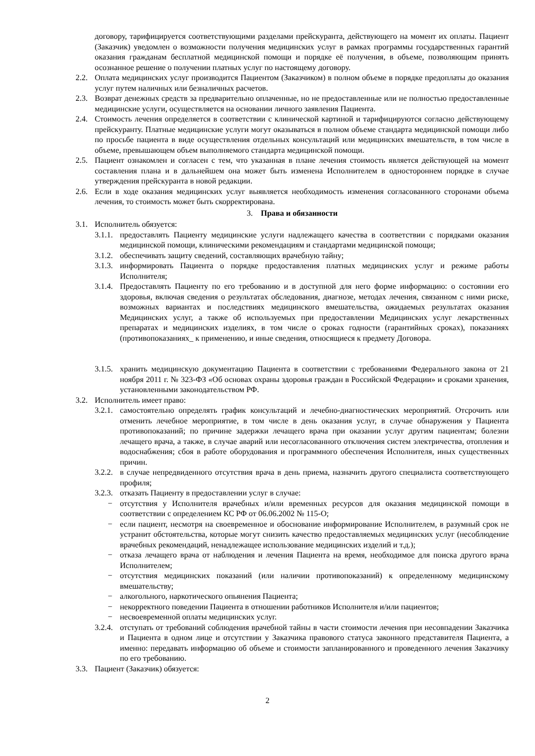договору, тарифицируется соответствующими разделами прейскуранта, действующего на момент их оплаты. Пациент (Заказчик) уведомлен о возможности получения медицинских услуг в рамках программы государственных гарантий оказания гражданам бесплатной медицинской помощи и порядке её получения, в объеме, позволяющим принять осознанное решение о получении платных услуг по настоящему договору.
2.2. Оплата медицинских услуг производится Пациентом (Заказчиком) в полном объеме в порядке предоплаты до оказания услуг путем наличных или безналичных расчетов.
2.3. Возврат денежных средств за предварительно оплаченные, но не предоставленные или не полностью предоставленные медицинские услуги, осуществляется на основании личного заявления Пациента.
2.4. Стоимость лечения определяется в соответствии с клинической картиной и тарифицируются согласно действующему прейскуранту. Платные медицинские услуги могут оказываться в полном объеме стандарта медицинской помощи либо по просьбе пациента в виде осуществления отдельных консультаций или медицинских вмешательств, в том числе в объеме, превышающем объем выполняемого стандарта медицинской помощи.
2.5. Пациент ознакомлен и согласен с тем, что указанная в плане лечения стоимость является действующей на момент составления плана и в дальнейшем она может быть изменена Исполнителем в одностороннем порядке в случае утверждения прейскуранта в новой редакции.
2.6. Если в ходе оказания медицинских услуг выявляется необходимость изменения согласованного сторонами объема лечения, то стоимость может быть скорректирована.
3. Права и обязанности
3.1. Исполнитель обязуется:
3.1.1. предоставлять Пациенту медицинские услуги надлежащего качества в соответствии с порядками оказания медицинской помощи, клиническими рекомендациям и стандартами медицинской помощи;
3.1.2. обеспечивать защиту сведений, составляющих врачебную тайну;
3.1.3. информировать Пациента о порядке предоставления платных медицинских услуг и режиме работы Исполнителя;
3.1.4. Предоставлять Пациенту по его требованию и в доступной для него форме информацию: о состоянии его здоровья, включая сведения о результатах обследования, диагнозе, методах лечения, связанном с ними риске, возможных вариантах и последствиях медицинского вмешательства, ожидаемых результатах оказания Медицинских услуг, а также об используемых при предоставлении Медицинских услуг лекарственных препаратах и медицинских изделиях, в том числе о сроках годности (гарантийных сроках), показаниях (противопоказаниях_ к применению, и иные сведения, относящиеся к предмету Договора.
3.1.5. хранить медицинскую документацию Пациента в соответствии с требованиями Федерального закона от 21 ноября 2011 г. № 323-ФЗ «Об основах охраны здоровья граждан в Российской Федерации» и сроками хранения, установленными законодательством РФ.
3.2. Исполнитель имеет право:
3.2.1. самостоятельно определять график консультаций и лечебно-диагностических мероприятий. Отсрочить или отменить лечебное мероприятие, в том числе в день оказания услуг, в случае обнаружения у Пациента противопоказаний; по причине задержки лечащего врача при оказании услуг другим пациентам; болезни лечащего врача, а также, в случае аварий или несогласованного отключения систем электричества, отопления и водоснабжения; сбоя в работе оборудования и программного обеспечения Исполнителя, иных существенных причин.
3.2.2. в случае непредвиденного отсутствия врача в день приема, назначить другого специалиста соответствующего профиля;
3.2.3. отказать Пациенту в предоставлении услуг в случае:
− отсутствия у Исполнителя врачебных и/или временных ресурсов для оказания медицинской помощи в соответствии с определением КС РФ от 06.06.2002 № 115-О;
− если пациент, несмотря на своевременное и обоснование информирование Исполнителем, в разумный срок не устранит обстоятельства, которые могут снизить качество предоставляемых медицинских услуг (несоблюдение врачебных рекомендаций, ненадлежащее использование медицинских изделий и т.д.);
− отказа лечащего врача от наблюдения и лечения Пациента на время, необходимое для поиска другого врача Исполнителем;
− отсутствия медицинских показаний (или наличии противопоказаний) к определенному медицинскому вмешательству;
− алкогольного, наркотического опьянения Пациента;
− некорректного поведении Пациента в отношении работников Исполнителя и/или пациентов;
− несвоевременной оплаты медицинских услуг.
3.2.4. отступать от требований соблюдения врачебной тайны в части стоимости лечения при несовпадении Заказчика и Пациента в одном лице и отсутствии у Заказчика правового статуса законного представителя Пациента, а именно: передавать информацию об объеме и стоимости запланированного и проведенного лечения Заказчику по его требованию.
3.3. Пациент (Заказчик) обязуется:
2